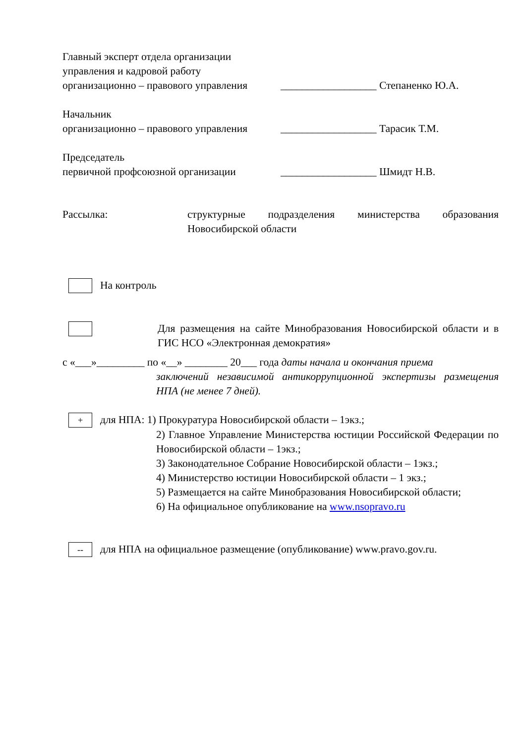Главный эксперт отдела организации
управления и кадровой работу
организационно – правового управления __________________ Степаненко Ю.А.
Начальник
организационно – правового управления __________________ Тарасик Т.М.
Председатель
первичной профсоюзной организации __________________ Шмидт Н.В.
Рассылка: структурные подразделения министерства образования Новосибирской области
На контроль
Для размещения на сайте Минобразования Новосибирской области и в ГИС НСО «Электронная демократия»
с «___»_________ по «__» ________ 20___ года даты начала и окончания приема
заключений независимой антикоррупционной экспертизы размещения НПА (не менее 7 дней).
+
для НПА: 1) Прокуратура Новосибирской области – 1экз.;
2) Главное Управление Министерства юстиции Российской Федерации по Новосибирской области – 1экз.;
3) Законодательное Собрание Новосибирской области – 1экз.;
4) Министерство юстиции Новосибирской области – 1 экз.;
5) Размещается на сайте Минобразования Новосибирской области;
6) На официальное опубликование на www.nsopravo.ru
--
для НПА на официальное размещение (опубликование) www.pravo.gov.ru.